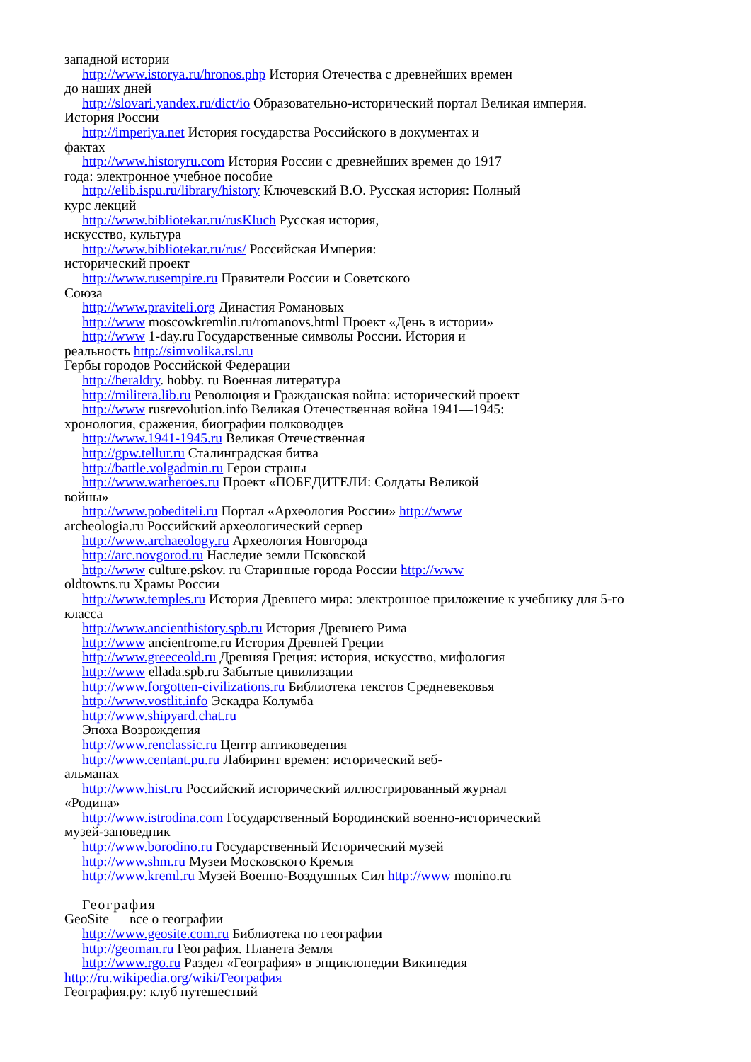западной истории
http://www.istorya.ru/hronos.php История Отечества с древнейших времен
до наших дней
http://slovari.yandex.ru/dict/io Образовательно-исторический портал Великая империя.
История России
http://imperiya.net История государства Российского в документах и
фактах
http://www.historyru.com История России с древнейших времен до 1917
года: электронное учебное пособие
http://elib.ispu.ru/library/history Ключевский В.О. Русская история: Полный
курс лекций
http://www.bibliotekar.ru/rusKluch Русская история,
искусство, культура
http://www.bibliotekar.ru/rus/ Российская Империя:
исторический проект
http://www.rusempire.ru Правители России и Советского
Союза
http://www.praviteli.org Династия Романовых
http://www moscowkremlin.ru/romanovs.html Проект «День в истории»
http://www 1-day.ru Государственные символы России. История и
реальность http://simvolika.rsl.ru
Гербы городов Российской Федерации
http://heraldry. hobby. ru Военная литература
http://militera.lib.ru Революция и Гражданская война: исторический проект
http://www rusrevolution.info Великая Отечественная война 1941—1945:
хронология, сражения, биографии полководцев
http://www.1941-1945.ru Великая Отечественная
http://gpw.tellur.ru Сталинградская битва
http://battle.volgadmin.ru Герои страны
http://www.warheroes.ru Проект «ПОБЕДИТЕЛИ: Солдаты Великой
войны»
http://www.pobediteli.ru Портал «Археология России» http://www
archeologia.ru Российский археологический сервер
http://www.archaeology.ru Археология Новгорода
http://arc.novgorod.ru Наследие земли Псковской
http://www culture.pskov. ru Старинные города России http://www
oldtowns.ru Храмы России
http://www.temples.ru История Древнего мира: электронное приложение к учебнику для 5-го
класса
http://www.ancienthistory.spb.ru История Древнего Рима
http://www ancientrome.ru История Древней Греции
http://www.greeceold.ru Древняя Греция: история, искусство, мифология
http://www ellada.spb.ru Забытые цивилизации
http://www.forgotten-civilizations.ru Библиотека текстов Средневековья
http://www.vostlit.info Эскадра Колумба
http://www.shipyard.chat.ru
Эпоха Возрождения
http://www.renclassic.ru Центр антиковедения
http://www.centant.pu.ru Лабиринт времен: исторический веб-
альманах
http://www.hist.ru Российский исторический иллюстрированный журнал
«Родина»
http://www.istrodina.com Государственный Бородинский военно-исторический
музей-заповедник
http://www.borodino.ru Государственный Исторический музей
http://www.shm.ru Музеи Московского Кремля
http://www.kreml.ru Музей Военно-Воздушных Сил http://www monino.ru
География
GeoSite — все о географии
http://www.geosite.com.ru Библиотека по географии
http://geoman.ru География. Планета Земля
http://www.rgo.ru Раздел «География» в энциклопедии Википедия
http://ru.wikipedia.org/wiki/География
География.ру: клуб путешествий